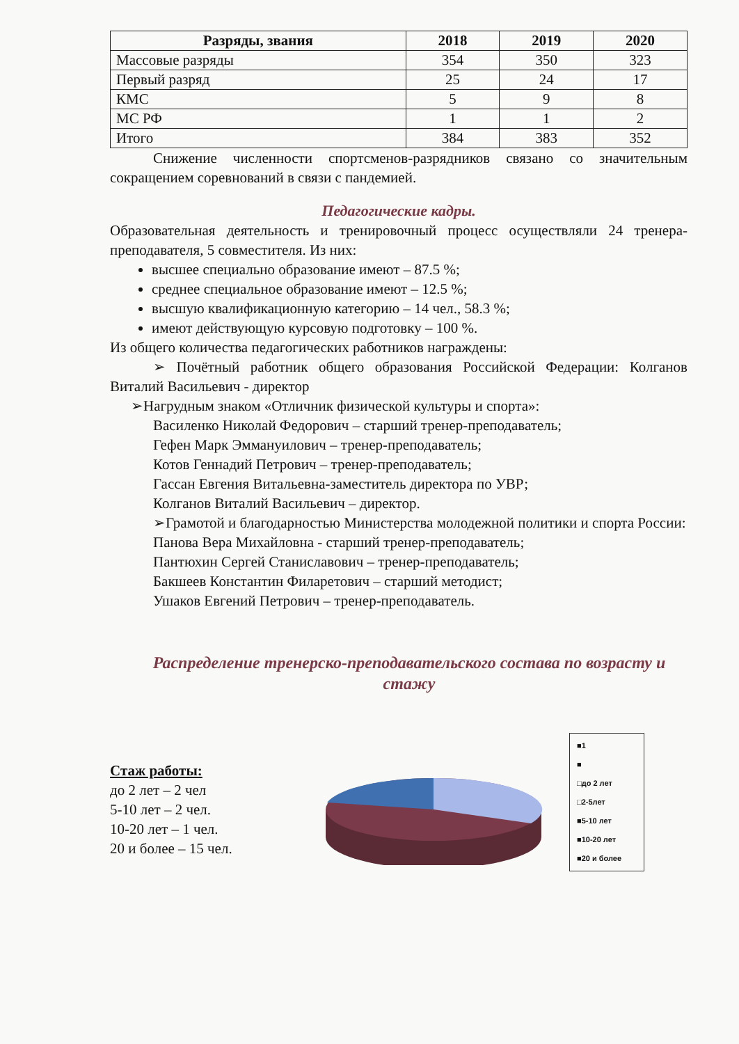| Разряды, звания | 2018 | 2019 | 2020 |
| --- | --- | --- | --- |
| Массовые разряды | 354 | 350 | 323 |
| Первый разряд | 25 | 24 | 17 |
| КМС | 5 | 9 | 8 |
| МС РФ | 1 | 1 | 2 |
| Итого | 384 | 383 | 352 |
Снижение численности спортсменов-разрядников связано со значительным сокращением соревнований в связи с пандемией.
Педагогические кадры.
Образовательная деятельность и тренировочный процесс осуществляли 24 тренера-преподавателя, 5 совместителя. Из них:
высшее специально образование имеют – 87.5 %;
среднее специальное образование имеют – 12.5 %;
высшую квалификационную категорию – 14 чел., 58.3 %;
имеют действующую курсовую подготовку – 100 %.
Из общего количества педагогических работников награждены:
➢ Почётный работник общего образования Российской Федерации: Колганов Виталий Васильевич - директор
➢Нагрудным знаком «Отличник физической культуры и спорта»:
Василенко Николай Федорович – старший тренер-преподаватель;
Гефен Марк Эммануилович – тренер-преподаватель;
Котов Геннадий Петрович – тренер-преподаватель;
Гассан Евгения Витальевна-заместитель директора по УВР;
Колганов Виталий Васильевич – директор.
➢Грамотой и благодарностью Министерства молодежной политики и спорта России:
Панова Вера Михайловна - старший тренер-преподаватель;
Пантюхин Сергей Станиславович – тренер-преподаватель;
Бакшеев Константин Филаретович – старший методист;
Ушаков Евгений Петрович – тренер-преподаватель.
Распределение тренерско-преподавательского состава по возрасту и стажу
Стаж работы:
до 2 лет – 2 чел
5-10 лет – 2 чел.
10-20 лет – 1 чел.
20 и более – 15 чел.
■1
■
□до 2 лет
□2-5лет
■5-10 лет
■10-20 лет
■20 и более